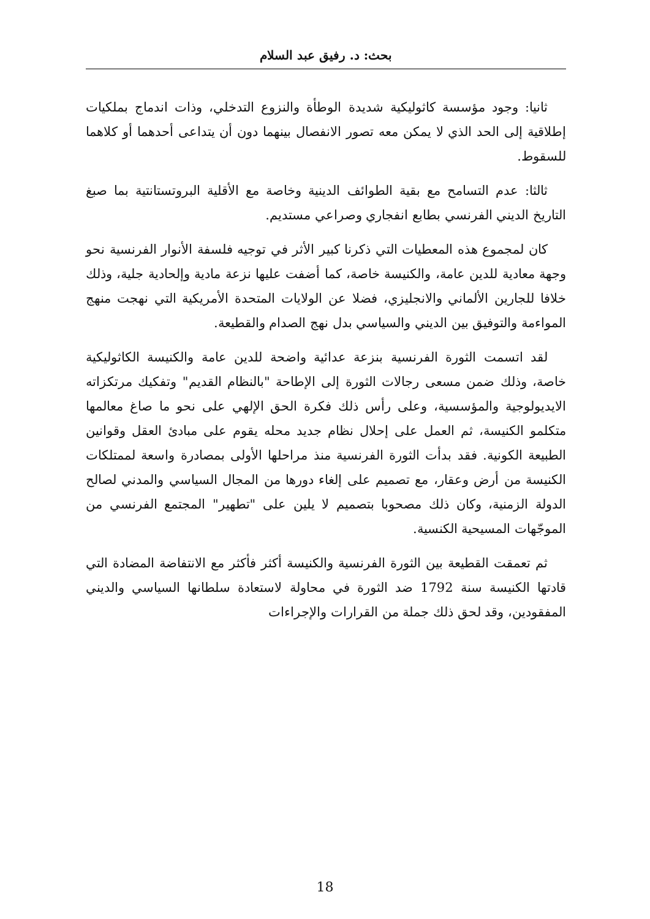بحث: د. رفيق عبد السلام
ثانيا: وجود مؤسسة كاثوليكية شديدة الوطأة والنزوع التدخلي، وذات اندماج بملكيات إطلاقية إلى الحد الذي لا يمكن معه تصور الانفصال بينهما دون أن يتداعى أحدهما أو كلاهما للسقوط.
ثالثا: عدم التسامح مع بقية الطوائف الدينية وخاصة مع الأقلية البروتستانتية بما صبغ التاريخ الديني الفرنسي بطابع انفجاري وصراعي مستديم.
كان لمجموع هذه المعطيات التي ذكرنا كبير الأثر في توجيه فلسفة الأنوار الفرنسية نحو وجهة معادية للدين عامة، والكنيسة خاصة، كما أضفت عليها نزعة مادية وإلحادية جلية، وذلك خلافا للجارين الألماني والانجليزي، فضلا عن الولايات المتحدة الأمريكية التي نهجت منهج المواءمة والتوفيق بين الديني والسياسي بدل نهج الصدام والقطيعة.
لقد اتسمت الثورة الفرنسية بنزعة عدائية واضحة للدين عامة والكنيسة الكاثوليكية خاصة، وذلك ضمن مسعى رجالات الثورة إلى الإطاحة "بالنظام القديم" وتفكيك مرتكزاته الايديولوجية والمؤسسية، وعلى رأس ذلك فكرة الحق الإلهي على نحو ما صاغ معالمها متكلمو الكنيسة، ثم العمل على إحلال نظام جديد محله يقوم على مبادئ العقل وقوانين الطبيعة الكونية. فقد بدأت الثورة الفرنسية منذ مراحلها الأولى بمصادرة واسعة لممتلكات الكنيسة من أرض وعقار، مع تصميم على إلغاء دورها من المجال السياسي والمدني لصالح الدولة الزمنية، وكان ذلك مصحوبا بتصميم لا يلين على "تطهير" المجتمع الفرنسي من الموجّهات المسيحية الكنسية.
ثم تعمقت القطيعة بين الثورة الفرنسية والكنيسة أكثر فأكثر مع الانتفاضة المضادة التي قادتها الكنيسة سنة 1792 ضد الثورة في محاولة لاستعادة سلطانها السياسي والديني المفقودين، وقد لحق ذلك جملة من القرارات والإجراءات
18